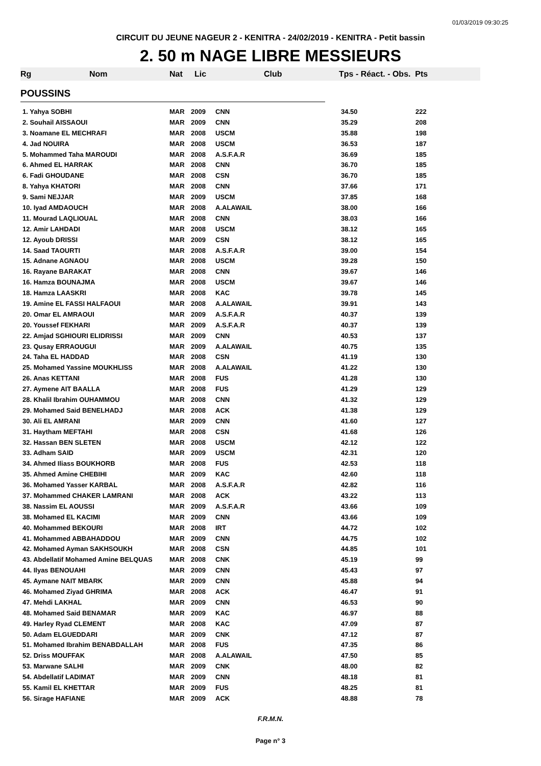01/03/2019 09:30:25
CIRCUIT DU JEUNE NAGEUR 2 - KENITRA - 24/02/2019 - KENITRA - Petit bassin
2. 50 m NAGE LIBRE MESSIEURS
Rg Nom Nat Lic Club Tps - Réact. - Obs. Pts
POUSSINS
| 1. Yahya SOBHI | MAR | 2009 | CNN | 34.50 | 222 |
| 2. Souhail AISSAOUI | MAR | 2009 | CNN | 35.29 | 208 |
| 3. Noamane EL MECHRAFI | MAR | 2008 | USCM | 35.88 | 198 |
| 4. Jad NOUIRA | MAR | 2008 | USCM | 36.53 | 187 |
| 5. Mohammed Taha MAROUDI | MAR | 2008 | A.S.F.A.R | 36.69 | 185 |
| 6. Ahmed EL HARRAK | MAR | 2008 | CNN | 36.70 | 185 |
| 6. Fadi GHOUDANE | MAR | 2008 | CSN | 36.70 | 185 |
| 8. Yahya KHATORI | MAR | 2008 | CNN | 37.66 | 171 |
| 9. Sami NEJJAR | MAR | 2009 | USCM | 37.85 | 168 |
| 10. Iyad AMDAOUCH | MAR | 2008 | A.ALAWAIL | 38.00 | 166 |
| 11. Mourad LAQLIOUAL | MAR | 2008 | CNN | 38.03 | 166 |
| 12. Amir LAHDADI | MAR | 2008 | USCM | 38.12 | 165 |
| 12. Ayoub DRISSI | MAR | 2009 | CSN | 38.12 | 165 |
| 14. Saad TAOURTI | MAR | 2008 | A.S.F.A.R | 39.00 | 154 |
| 15. Adnane AGNAOU | MAR | 2008 | USCM | 39.28 | 150 |
| 16. Rayane BARAKAT | MAR | 2008 | CNN | 39.67 | 146 |
| 16. Hamza BOUNAJMA | MAR | 2008 | USCM | 39.67 | 146 |
| 18. Hamza LAASKRI | MAR | 2008 | KAC | 39.78 | 145 |
| 19. Amine EL FASSI HALFAOUI | MAR | 2008 | A.ALAWAIL | 39.91 | 143 |
| 20. Omar EL AMRAOUI | MAR | 2009 | A.S.F.A.R | 40.37 | 139 |
| 20. Youssef FEKHARI | MAR | 2009 | A.S.F.A.R | 40.37 | 139 |
| 22. Amjad SGHIOURI ELIDRISSI | MAR | 2009 | CNN | 40.53 | 137 |
| 23. Qusay ERRAOUGUI | MAR | 2009 | A.ALAWAIL | 40.75 | 135 |
| 24. Taha EL HADDAD | MAR | 2008 | CSN | 41.19 | 130 |
| 25. Mohamed Yassine MOUKHLISS | MAR | 2008 | A.ALAWAIL | 41.22 | 130 |
| 26. Anas KETTANI | MAR | 2008 | FUS | 41.28 | 130 |
| 27. Aymene AIT BAALLA | MAR | 2008 | FUS | 41.29 | 129 |
| 28. Khalil Ibrahim OUHAMMOU | MAR | 2008 | CNN | 41.32 | 129 |
| 29. Mohamed Said BENELHADJ | MAR | 2008 | ACK | 41.38 | 129 |
| 30. Ali EL AMRANI | MAR | 2009 | CNN | 41.60 | 127 |
| 31. Haytham MEFTAHI | MAR | 2008 | CSN | 41.68 | 126 |
| 32. Hassan BEN SLETEN | MAR | 2008 | USCM | 42.12 | 122 |
| 33. Adham SAID | MAR | 2009 | USCM | 42.31 | 120 |
| 34. Ahmed Iliass BOUKHORB | MAR | 2008 | FUS | 42.53 | 118 |
| 35. Ahmed Amine CHEBIHI | MAR | 2009 | KAC | 42.60 | 118 |
| 36. Mohamed Yasser KARBAL | MAR | 2008 | A.S.F.A.R | 42.82 | 116 |
| 37. Mohammed CHAKER LAMRANI | MAR | 2008 | ACK | 43.22 | 113 |
| 38. Nassim EL AOUSSI | MAR | 2009 | A.S.F.A.R | 43.66 | 109 |
| 38. Mohamed EL KACIMI | MAR | 2009 | CNN | 43.66 | 109 |
| 40. Mohammed BEKOURI | MAR | 2008 | IRT | 44.72 | 102 |
| 41. Mohammed ABBAHADDOU | MAR | 2009 | CNN | 44.75 | 102 |
| 42. Mohamed Ayman SAKHSOUKH | MAR | 2008 | CSN | 44.85 | 101 |
| 43. Abdellatif Mohamed Amine BELQUAS | MAR | 2008 | CNK | 45.19 | 99 |
| 44. Ilyas BENOUAHI | MAR | 2009 | CNN | 45.43 | 97 |
| 45. Aymane NAIT MBARK | MAR | 2009 | CNN | 45.88 | 94 |
| 46. Mohamed Ziyad GHRIMA | MAR | 2008 | ACK | 46.47 | 91 |
| 47. Mehdi LAKHAL | MAR | 2009 | CNN | 46.53 | 90 |
| 48. Mohamed Said BENAMAR | MAR | 2009 | KAC | 46.97 | 88 |
| 49. Harley Ryad CLEMENT | MAR | 2008 | KAC | 47.09 | 87 |
| 50. Adam ELGUEDDARI | MAR | 2009 | CNK | 47.12 | 87 |
| 51. Mohamed Ibrahim BENABDALLAH | MAR | 2008 | FUS | 47.35 | 86 |
| 52. Driss MOUFFAK | MAR | 2008 | A.ALAWAIL | 47.50 | 85 |
| 53. Marwane SALHI | MAR | 2009 | CNK | 48.00 | 82 |
| 54. Abdellatif LADIMAT | MAR | 2009 | CNN | 48.18 | 81 |
| 55. Kamil EL KHETTAR | MAR | 2009 | FUS | 48.25 | 81 |
| 56. Sirage HAFIANE | MAR | 2009 | ACK | 48.88 | 78 |
F.R.M.N.
Page n° 3